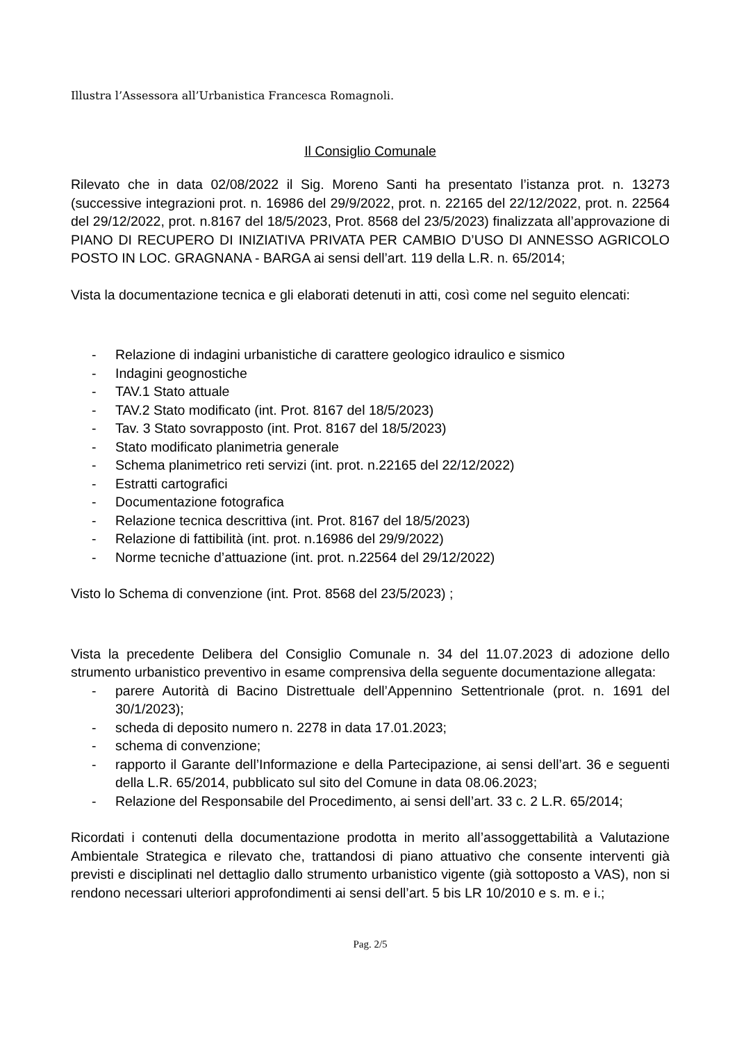Illustra l’Assessora all’Urbanistica Francesca Romagnoli.
Il Consiglio Comunale
Rilevato che in data 02/08/2022 il Sig. Moreno Santi ha presentato l’istanza prot. n. 13273 (successive integrazioni prot. n. 16986 del 29/9/2022, prot. n. 22165 del 22/12/2022, prot. n. 22564 del 29/12/2022, prot. n.8167 del 18/5/2023, Prot. 8568 del 23/5/2023) finalizzata all’approvazione di PIANO DI RECUPERO DI INIZIATIVA PRIVATA PER CAMBIO D’USO DI ANNESSO AGRICOLO POSTO IN LOC. GRAGNANA - BARGA ai sensi dell’art. 119 della L.R. n. 65/2014;
Vista la documentazione tecnica e gli elaborati detenuti in atti, così come nel seguito elencati:
- Relazione di indagini urbanistiche di carattere geologico idraulico e sismico
- Indagini geognostiche
- TAV.1 Stato attuale
- TAV.2 Stato modificato (int. Prot. 8167 del 18/5/2023)
- Tav. 3 Stato sovrapposto (int. Prot. 8167 del 18/5/2023)
- Stato modificato planimetria generale
- Schema planimetrico reti servizi (int. prot. n.22165 del 22/12/2022)
- Estratti cartografici
- Documentazione fotografica
- Relazione tecnica descrittiva (int. Prot. 8167 del 18/5/2023)
- Relazione di fattibilità (int. prot. n.16986 del 29/9/2022)
- Norme tecniche d’attuazione (int. prot. n.22564 del 29/12/2022)
Visto lo Schema di convenzione (int. Prot. 8568 del 23/5/2023) ;
Vista la precedente Delibera del Consiglio Comunale n. 34 del 11.07.2023 di adozione dello strumento urbanistico preventivo in esame comprensiva della seguente documentazione allegata:
- parere Autorità di Bacino Distrettuale dell’Appennino Settentrionale (prot. n. 1691 del 30/1/2023);
- scheda di deposito numero n. 2278 in data 17.01.2023;
- schema di convenzione;
- rapporto il Garante dell’Informazione e della Partecipazione, ai sensi dell’art. 36 e seguenti della L.R. 65/2014, pubblicato sul sito del Comune in data 08.06.2023;
- Relazione del Responsabile del Procedimento, ai sensi dell’art. 33 c. 2 L.R. 65/2014;
Ricordati i contenuti della documentazione prodotta in merito all’assoggettabilità a Valutazione Ambientale Strategica e rilevato che, trattandosi di piano attuativo che consente interventi già previsti e disciplinati nel dettaglio dallo strumento urbanistico vigente (già sottoposto a VAS), non si rendono necessari ulteriori approfondimenti ai sensi dell’art. 5 bis LR 10/2010 e s. m. e i.;
Pag. 2/5